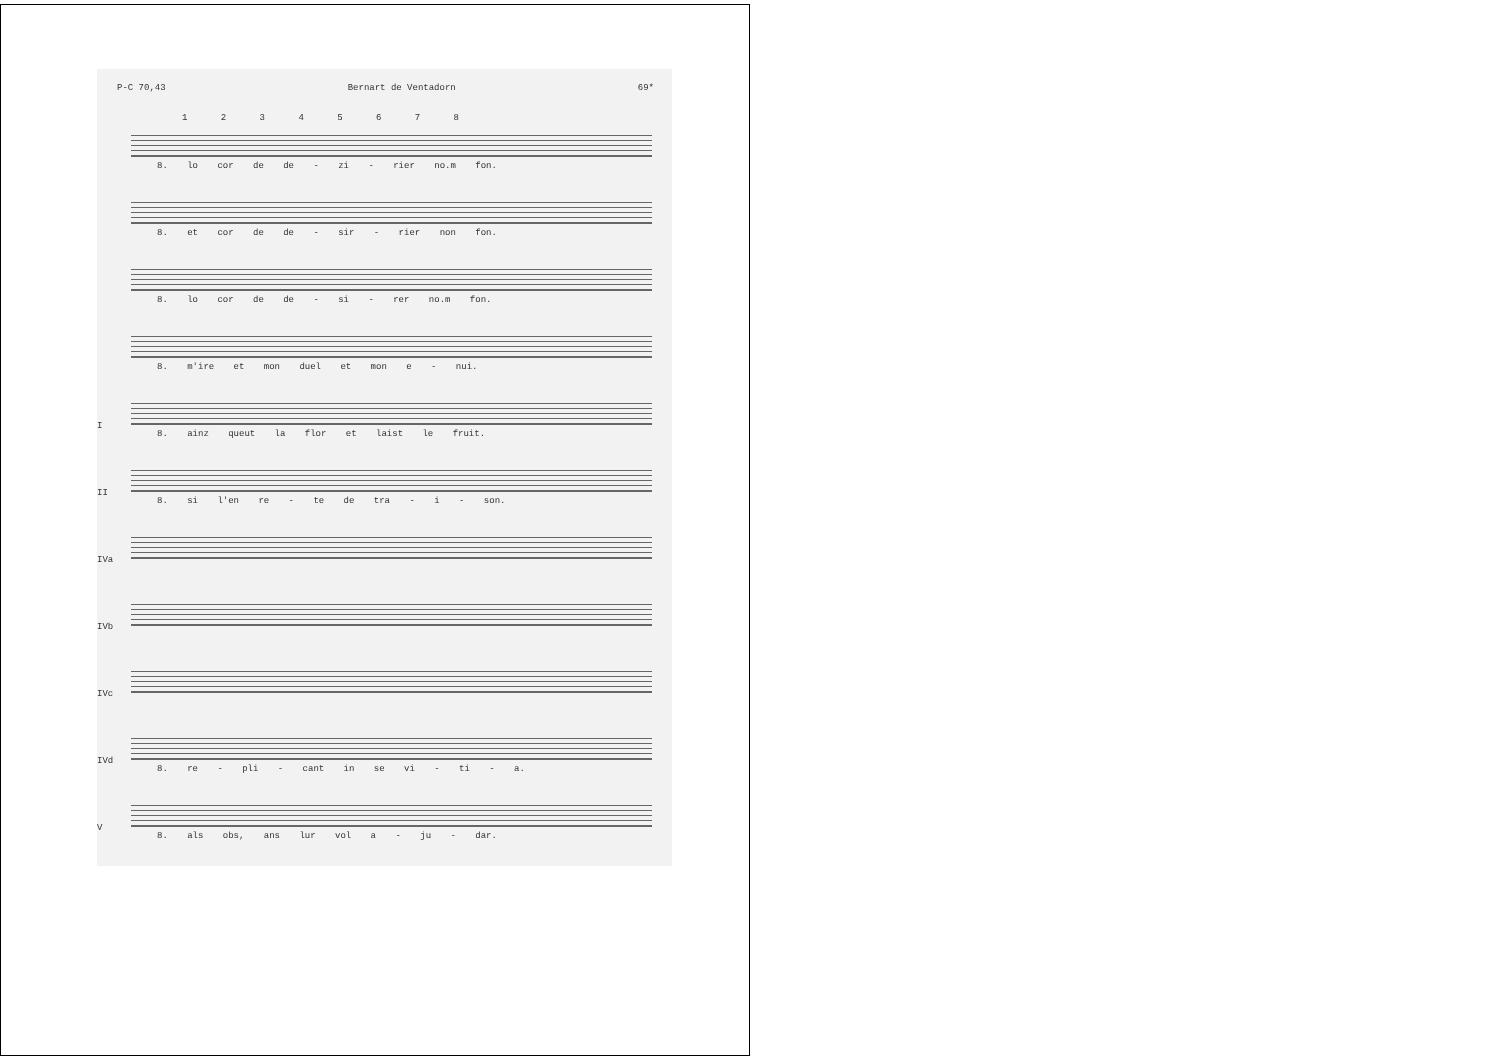P-C 70,43 Bernart de Ventadorn 69*
1 2 3 4 5 6 7 8
8. lo cor de de - zi - rier no.m fon.
8. et cor de de - sir - rier non fon.
8. lo cor de de - si - rer no.m fon.
8. m'ire et mon duel et mon e - nui.
I
8. ainz queut la flor et laist le fruit.
II
8. si l'en re - te de tra - i - son.
IVa
IVb
IVc
IVd
8. re - pli - cant in se vi - ti - a.
V
8. als obs, ans lur vol a - ju - dar.